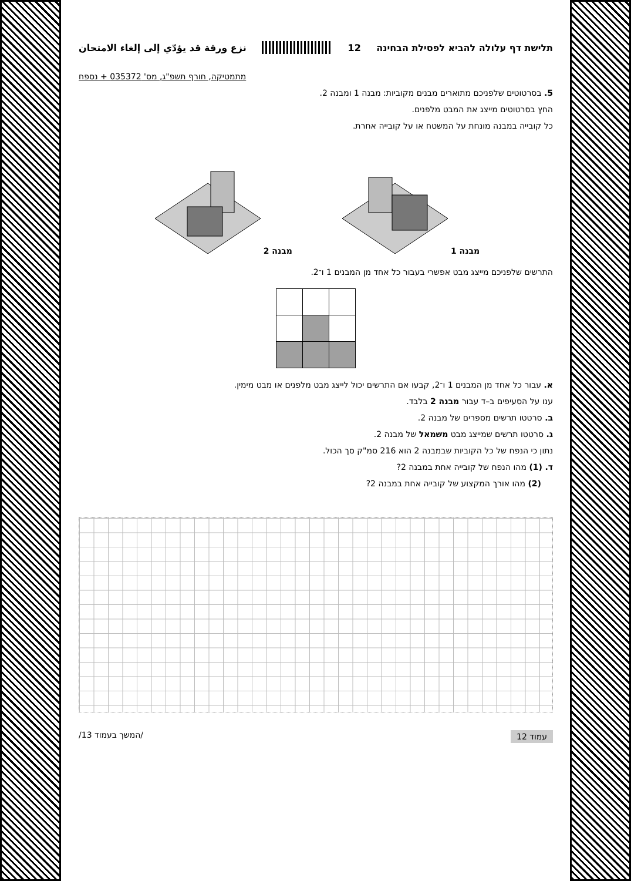תלישת דף עלולה להביא לפסילת הבחינה 12 نزع ورقة قد يؤدّي إلى إلغاء الامتحان
מתמטיקה, חורף תשפ"ג, מס' 035372 + נספח
5. בסרטוטים שלפניכם מתוארים מבנים מקוביות: מבנה 1 ומבנה 2.
החץ בסרטוטים מייצג את המבט מלפנים.
כל קובייה במבנה מונחת על המשטח או על קובייה אחרת.
מבנה 1 מבנה 2
התרשים שלפניכם מייצג מבט אפשרי בעבור כל אחד מן המבנים 1 ו־2.
א. עבור כל אחד מן המבנים 1 ו־2, קבעו אם התרשים יכול לייצג מבט מלפנים או מבט מימין.
ענו על הסעיפים ב–ד עבור מבנה 2 בלבד.
ב. סרטטו תרשים מספרים של מבנה 2.
ג. סרטטו תרשים שמייצג מבט משמאל של מבנה 2.
נתון כי הנפח של כל הקוביות שבמבנה 2 הוא 216 סמ"ק סך הכול.
ד. (1) מהו הנפח של קובייה אחת במבנה 2?
(2) מהו אורך המקצוע של קובייה אחת במבנה 2?
עמוד 12 /המשך בעמוד 13/